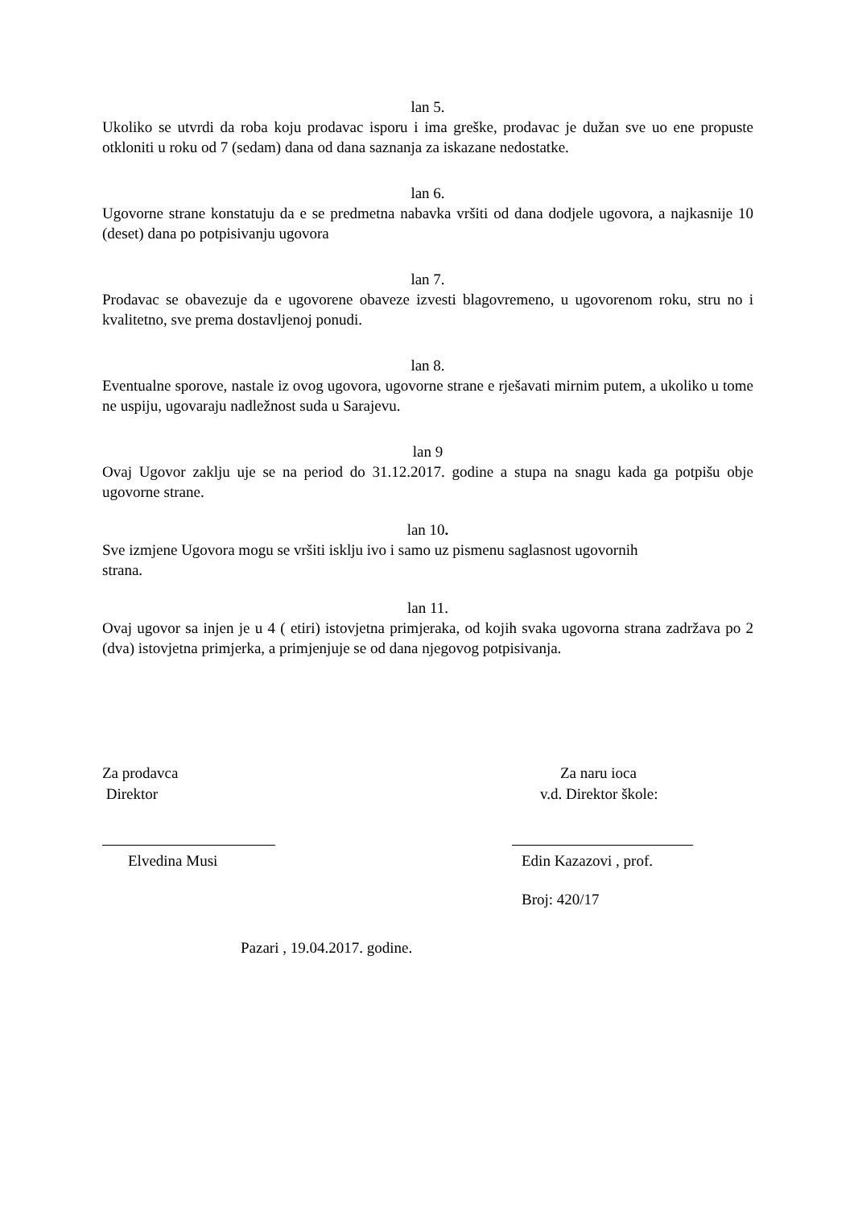lan 5.
Ukoliko se utvrdi da roba koju prodavac isporu i ima greške, prodavac je dužan sve uo ene propuste otkloniti u roku od 7 (sedam) dana od dana saznanja za iskazane nedostatke.
lan 6.
Ugovorne strane konstatuju da e se predmetna nabavka vršiti od dana dodjele ugovora, a najkasnije 10 (deset) dana po potpisivanju ugovora
lan 7.
Prodavac se obavezuje da e ugovorene obaveze izvesti blagovremeno, u ugovorenom roku, stru no i kvalitetno, sve prema dostavljenoj ponudi.
lan 8.
Eventualne sporove, nastale iz ovog ugovora, ugovorne strane e rješavati mirnim putem, a ukoliko u tome ne uspiju, ugovaraju nadležnost suda u Sarajevu.
lan 9
Ovaj Ugovor zaklju uje se na period do 31.12.2017. godine a stupa na snagu kada ga potpišu obje ugovorne strane.
lan 10.
Sve izmjene Ugovora mogu se vršiti isklju ivo i samo uz pismenu saglasnost ugovornih
strana.
lan 11.
Ovaj ugovor sa injen je u 4 ( etiri) istovjetna primjeraka, od kojih svaka ugovorna strana zadržava po 2 (dva) istovjetna primjerka, a primjenjuje se od dana njegovog potpisivanja.
Za prodavca
Direktor
Elvedina Musi
Za naru ioca
v.d. Direktor škole:
Edin Kazazovi , prof.
Broj: 420/17
Pazari , 19.04.2017. godine.